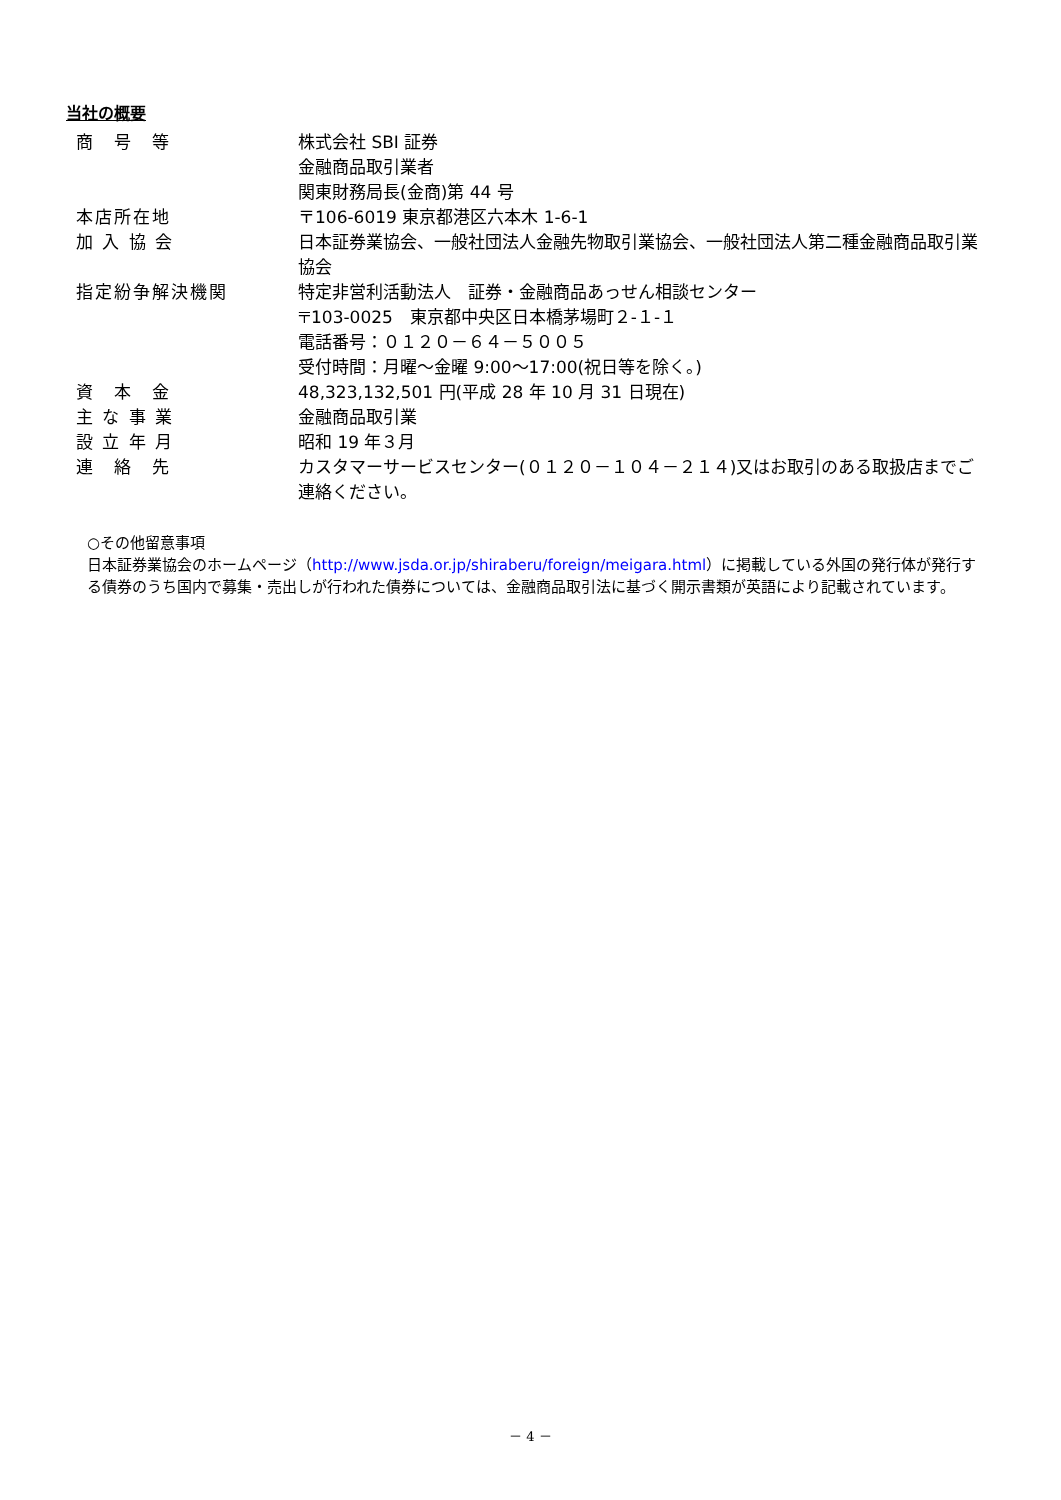当社の概要
| 商 号 等 | 株式会社 SBI 証券 金融商品取引業者 関東財務局長(金商)第 44 号 |
| 本店所在地 | 〒106-6019 東京都港区六本木 1-6-1 |
| 加 入 協 会 | 日本証券業協会、一般社団法人金融先物取引業協会、一般社団法人第二種金融商品取引業協会 |
| 指定紛争解決機関 | 特定非営利活動法人 証券・金融商品あっせん相談センター 〒103-0025 東京都中央区日本橋茅場町２-１-１ 電話番号：０１２０－６４－５００５ 受付時間：月曜～金曜 9:00～17:00(祝日等を除く。) |
| 資 本 金 | 48,323,132,501 円(平成 28 年 10 月 31 日現在) |
| 主 な 事 業 | 金融商品取引業 |
| 設 立 年 月 | 昭和 19 年３月 |
| 連 絡 先 | カスタマーサービスセンター(０１２０－１０４－２１４)又はお取引のある取扱店までご連絡ください。 |
○その他留意事項
日本証券業協会のホームページ（http://www.jsda.or.jp/shiraberu/foreign/meigara.html）に掲載している外国の発行体が発行する債券のうち国内で募集・売出しが行われた債券については、金融商品取引法に基づく開示書類が英語により記載されています。
－ 4 －